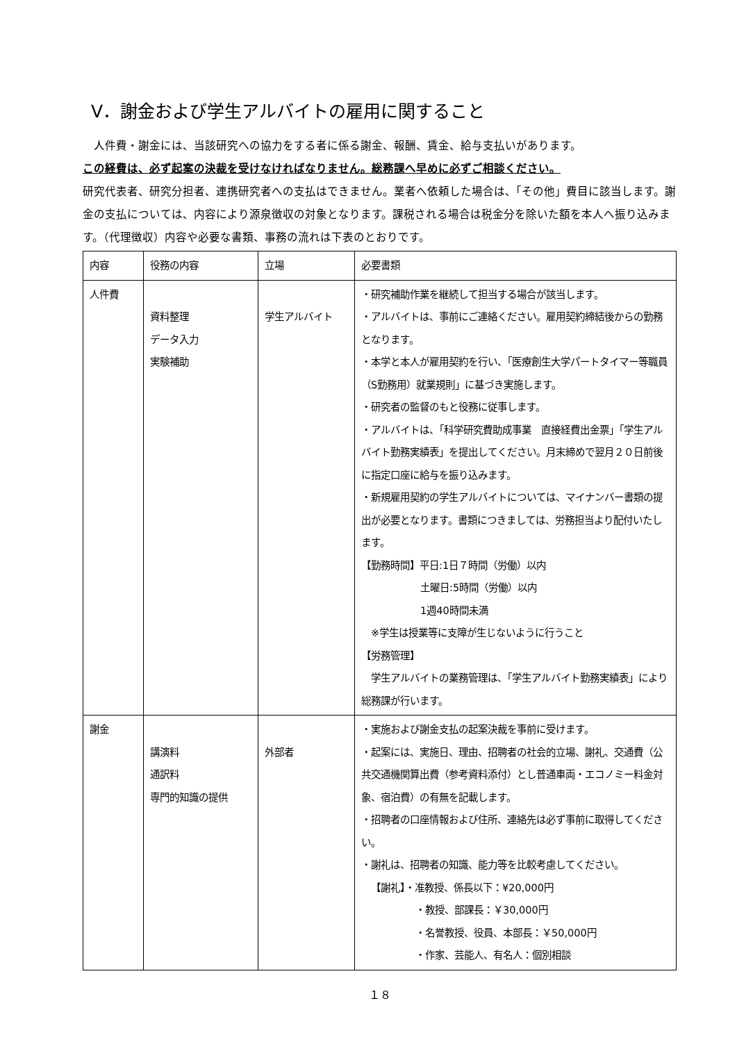V．謝金および学生アルバイトの雇用に関すること
　人件費・謝金には、当該研究への協力をする者に係る謝金、報酬、賃金、給与支払いがあります。
この経費は、必ず起案の決裁を受けなければなりません。総務課へ早めに必ずご相談ください。
研究代表者、研究分担者、連携研究者への支払はできません。業者へ依頼した場合は、「その他」費目に該当します。謝金の支払については、内容により源泉徴収の対象となります。課税される場合は税金分を除いた額を本人へ振り込みます。（代理徴収）内容や必要な書類、事務の流れは下表のとおりです。
| 内容 | 役務の内容 | 立場 | 必要書類 |
| 人件費 | 資料整理 データ入力 実験補助 | 学生アルバイト | ・研究補助作業を継続して担当する場合が該当します。 ・アルバイトは、事前にご連絡ください。雇用契約締結後からの勤務となります。 ・本学と本人が雇用契約を行い、「医療創生大学パートタイマー等職員（S勤務用）就業規則」に基づき実施します。 ・研究者の監督のもと役務に従事します。 ・アルバイトは、「科学研究費助成事業 直接経費出金票」「学生アルバイト勤務実績表」を提出してください。月末締めで翌月２０日前後に指定口座に給与を振り込みます。 ・新規雇用契約の学生アルバイトについては、マイナンバー書類の提出が必要となります。書類につきましては、労務担当より配付いたします。 【勤務時間】平日:1日７時間（労働）以内 土曜日:5時間（労働）以内 1週40時間未満 ※学生は授業等に支障が生じないように行うこと 【労務管理】 学生アルバイトの業務管理は、「学生アルバイト勤務実績表」により総務課が行います。 |
| 謝金 | 講演料 通訳料 専門的知識の提供 | 外部者 | ・実施および謝金支払の起案決裁を事前に受けます。 ・起案には、実施日、理由、招聘者の社会的立場、謝礼、交通費（公共交通機関算出費（参考資料添付）とし普通車両・エコノミー料金対象、宿泊費）の有無を記載します。 ・招聘者の口座情報および住所、連絡先は必ず事前に取得してください。 ・謝礼は、招聘者の知識、能力等を比較考慮してください。 【謝礼】・准教授、係長以下：¥20,000円 ・教授、部課長：￥30,000円 ・名誉教授、役員、本部長：￥50,000円 ・作家、芸能人、有名人：個別相談 |
１８